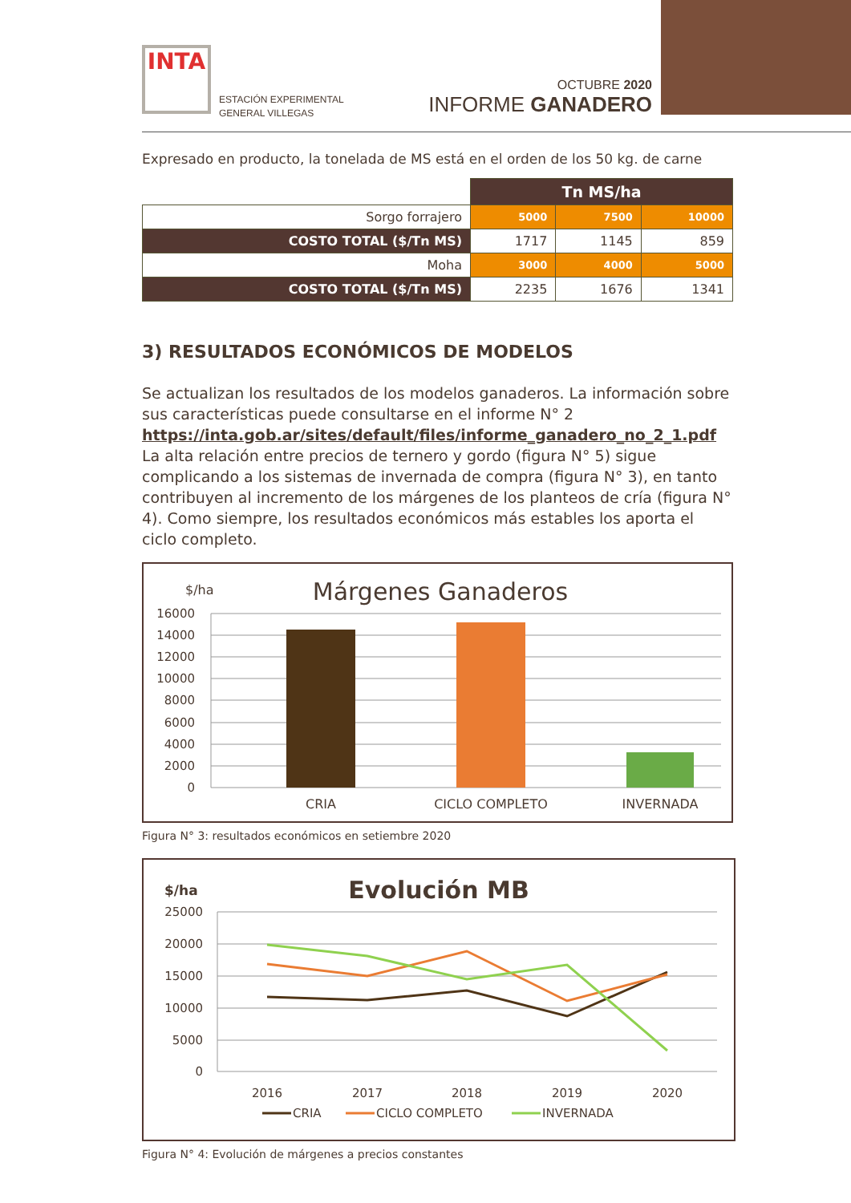INTA
ESTACIÓN EXPERIMENTAL
GENERAL VILLEGAS
OCTUBRE 2020
INFORME GANADERO
Expresado en producto, la tonelada de MS está en el orden de los 50 kg. de carne
| | Tn MS/ha | | |
| Sorgo forrajero | 5000 | 7500 | 10000 |
| COSTO TOTAL ($/Tn MS) | 1717 | 1145 | 859 |
| Moha | 3000 | 4000 | 5000 |
| COSTO TOTAL ($/Tn MS) | 2235 | 1676 | 1341 |
3) RESULTADOS ECONÓMICOS DE MODELOS
Se actualizan los resultados de los modelos ganaderos. La información sobre sus características puede consultarse en el informe N° 2
https://inta.gob.ar/sites/default/files/informe_ganadero_no_2_1.pdf
La alta relación entre precios de ternero y gordo (figura N° 5) sigue complicando a los sistemas de invernada de compra (figura N° 3), en tanto contribuyen al incremento de los márgenes de los planteos de cría (figura N° 4). Como siempre, los resultados económicos más estables los aporta el ciclo completo.
$/ha
Márgenes Ganaderos
16000
14000
12000
10000
8000
6000
4000
2000
0
CRIA
CICLO COMPLETO
INVERNADA
Figura N° 3: resultados económicos en setiembre 2020
$/ha
Evolución MB
25000
20000
15000
10000
5000
0
2016
2017
2018
2019
2020
CRIA
CICLO COMPLETO
INVERNADA
Figura N° 4: Evolución de márgenes a precios constantes